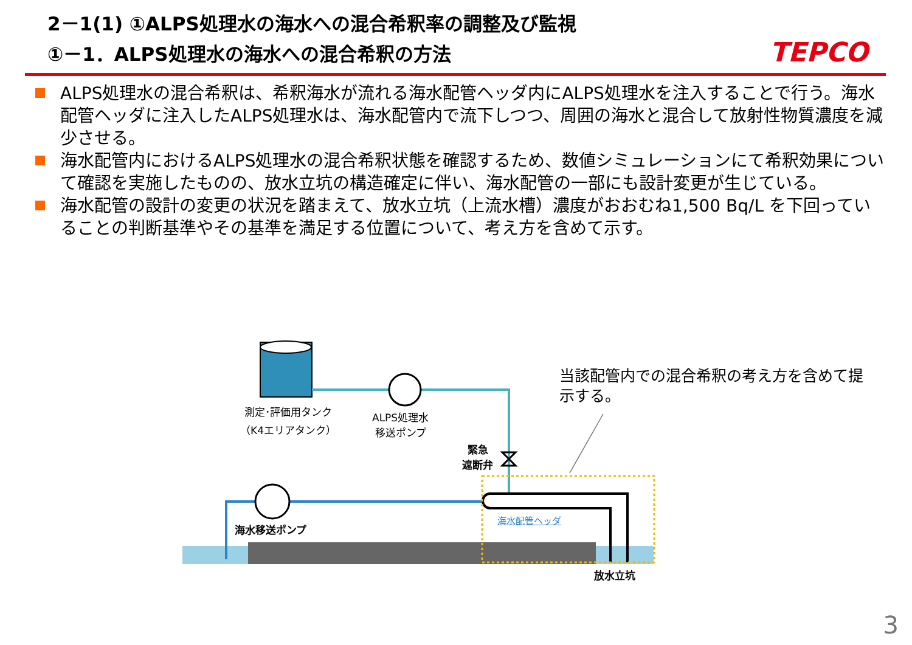2－1(1) ①ALPS処理水の海水への混合希釈率の調整及び監視
①－1．ALPS処理水の海水への混合希釈の方法
TEPCO
ALPS処理水の混合希釈は、希釈海水が流れる海水配管ヘッダ内にALPS処理水を注入することで行う。海水配管ヘッダに注入したALPS処理水は、海水配管内で流下しつつ、周囲の海水と混合して放射性物質濃度を減少させる。
海水配管内におけるALPS処理水の混合希釈状態を確認するため、数値シミュレーションにて希釈効果について確認を実施したものの、放水立坑の構造確定に伴い、海水配管の一部にも設計変更が生じている。
海水配管の設計の変更の状況を踏まえて、放水立坑（上流水槽）濃度がおおむね1,500 Bq/L を下回っていることの判断基準やその基準を満足する位置について、考え方を含めて示す。
測定･評価用タンク
（K4エリアタンク）
ALPS処理水
移送ポンプ
緊急
遮断弁
海水移送ポンプ
海水配管ヘッダ
放水立坑
当該配管内での混合希釈の考え方を含めて提示する。
3